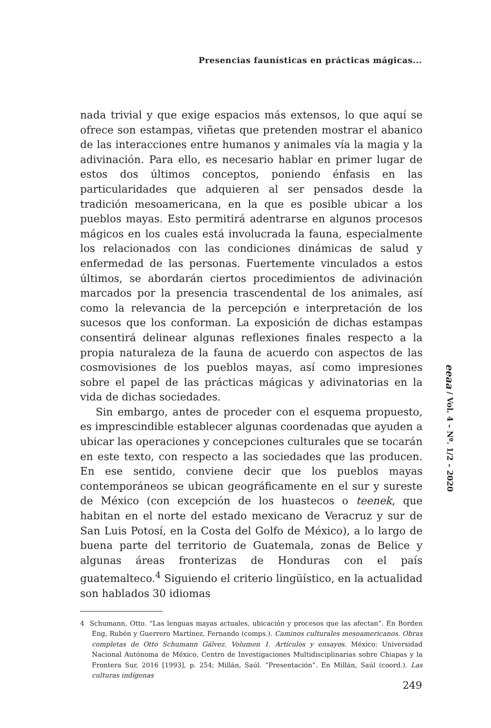Presencias faunísticas en prácticas mágicas...
nada trivial y que exige espacios más extensos, lo que aquí se ofrece son estampas, viñetas que pretenden mostrar el abanico de las interacciones entre humanos y animales vía la magia y la adivinación. Para ello, es necesario hablar en primer lugar de estos dos últimos conceptos, poniendo énfasis en las particularidades que adquieren al ser pensados desde la tradición mesoamericana, en la que es posible ubicar a los pueblos mayas. Esto permitirá adentrarse en algunos procesos mágicos en los cuales está involucrada la fauna, especialmente los relacionados con las condiciones dinámicas de salud y enfermedad de las personas. Fuertemente vinculados a estos últimos, se abordarán ciertos procedimientos de adivinación marcados por la presencia trascendental de los animales, así como la relevancia de la percepción e interpretación de los sucesos que los conforman. La exposición de dichas estampas consentirá delinear algunas reflexiones finales respecto a la propia naturaleza de la fauna de acuerdo con aspectos de las cosmovisiones de los pueblos mayas, así como impresiones sobre el papel de las prácticas mágicas y adivinatorias en la vida de dichas sociedades.
Sin embargo, antes de proceder con el esquema propuesto, es imprescindible establecer algunas coordenadas que ayuden a ubicar las operaciones y concepciones culturales que se tocarán en este texto, con respecto a las sociedades que las producen. En ese sentido, conviene decir que los pueblos mayas contemporáneos se ubican geográficamente en el sur y sureste de México (con excepción de los huastecos o teenek, que habitan en el norte del estado mexicano de Veracruz y sur de San Luis Potosí, en la Costa del Golfo de México), a lo largo de buena parte del territorio de Guatemala, zonas de Belice y algunas áreas fronterizas de Honduras con el país guatemalteco.<sup>4</sup> Siguiendo el criterio lingüístico, en la actualidad son hablados 30 idiomas
4 Schumann, Otto. “Las lenguas mayas actuales, ubicación y procesos que las afectan”. En Borden Eng, Rubén y Guerrero Martínez, Fernando (comps.). Caminos culturales mesoamericanos. Obras completas de Otto Schumann Gálvez. Volumen 1. Artículos y ensayos. México: Universidad Nacional Autónoma de México, Centro de Investigaciones Multidisciplinarias sobre Chiapas y la Frontera Sur, 2016 [1993], p. 254; Millán, Saúl. “Presentación”. En Millán, Saúl (coord.). Las culturas indígenas
eeaa / Vol. 4 – Nº. 1/2 – 2020
249